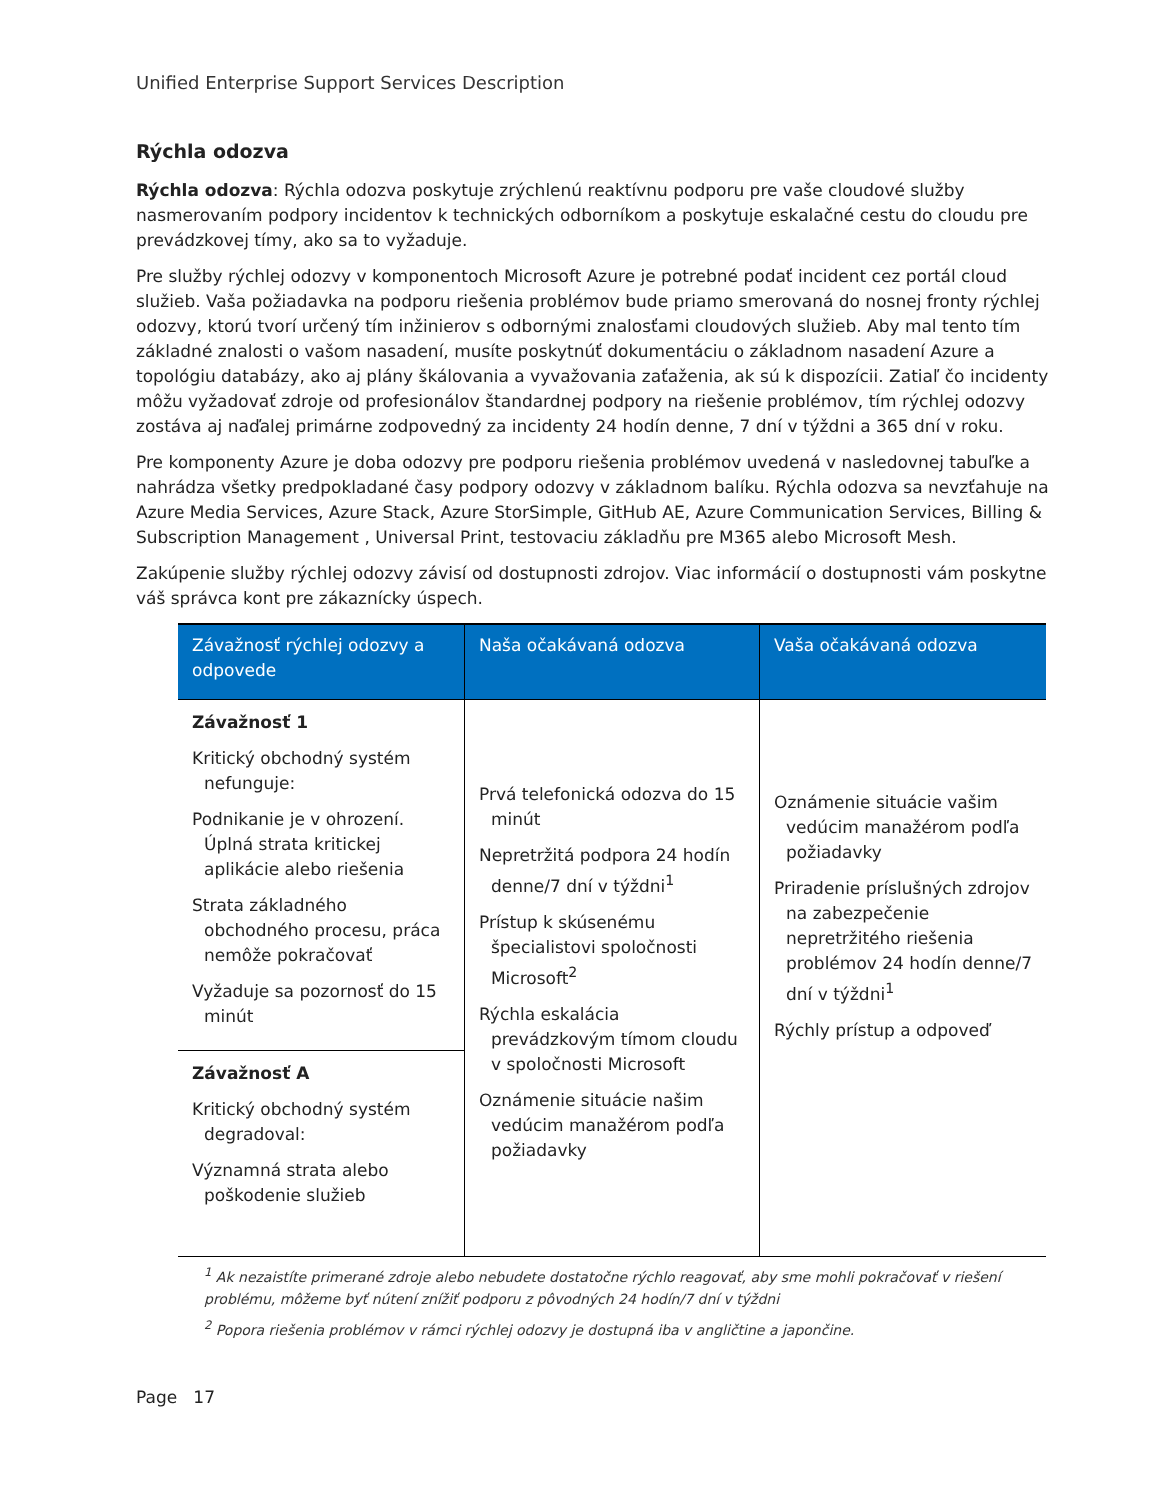Unified Enterprise Support Services Description
Rýchla odozva
Rýchla odozva: Rýchla odozva poskytuje zrýchlenú reaktívnu podporu pre vaše cloudové služby nasmerovaním podpory incidentov k technických odborníkom a poskytuje eskalačné cestu do cloudu pre prevádzkovej tímy, ako sa to vyžaduje.
Pre služby rýchlej odozvy v komponentoch Microsoft Azure je potrebné podať incident cez portál cloud služieb. Vaša požiadavka na podporu riešenia problémov bude priamo smerovaná do nosnej fronty rýchlej odozvy, ktorú tvorí určený tím inžinierov s odbornými znalosťami cloudových služieb. Aby mal tento tím základné znalosti o vašom nasadení, musíte poskytnúť dokumentáciu o základnom nasadení Azure a topológiu databázy, ako aj plány škálovania a vyvažovania zaťaženia, ak sú k dispozícii. Zatiaľ čo incidenty môžu vyžadovať zdroje od profesionálov štandardnej podpory na riešenie problémov, tím rýchlej odozvy zostáva aj naďalej primárne zodpovedný za incidenty 24 hodín denne, 7 dní v týždni a 365 dní v roku.
Pre komponenty Azure je doba odozvy pre podporu riešenia problémov uvedená v nasledovnej tabuľke a nahrádza všetky predpokladané časy podpory odozvy v základnom balíku. Rýchla odozva sa nevzťahuje na Azure Media Services, Azure Stack, Azure StorSimple, GitHub AE, Azure Communication Services, Billing & Subscription Management , Universal Print, testovaciu základňu pre M365 alebo Microsoft Mesh.
Zakúpenie služby rýchlej odozvy závisí od dostupnosti zdrojov. Viac informácií o dostupnosti vám poskytne váš správca kont pre zákaznícky úspech.
| Závažnosť rýchlej odozvy a odpovede | Naša očakávaná odozva | Vaša očakávaná odozva |
| --- | --- | --- |
| Závažnosť 1 Kritický obchodný systém nefunguje: Podnikanie je v ohrození. Úplná strata kritickej aplikácie alebo riešenia Strata základného obchodného procesu, práca nemôže pokračovať Vyžaduje sa pozornosť do 15 minút | Prvá telefonická odozva do 15 minút Nepretržitá podpora 24 hodín denne/7 dní v týždni<sup>1</sup> Prístup k skúsenému špecialistovi spoločnosti Microsoft<sup>2</sup> Rýchla eskalácia prevádzkovým tímom cloudu v spoločnosti Microsoft Oznámenie situácie našim vedúcim manažérom podľa požiadavky | Oznámenie situácie vašim vedúcim manažérom podľa požiadavky Priradenie príslušných zdrojov na zabezpečenie nepretržitého riešenia problémov 24 hodín denne/7 dní v týždni<sup>1</sup> Rýchly prístup a odpoveď |
| Závažnosť A Kritický obchodný systém degradoval: Významná strata alebo poškodenie služieb | | |
<sup>1</sup> Ak nezaistíte primerané zdroje alebo nebudete dostatočne rýchlo reagovať, aby sme mohli pokračovať v riešení problému, môžeme byť nútení znížiť podporu z pôvodných 24 hodín/7 dní v týždni
<sup>2</sup> Popora riešenia problémov v rámci rýchlej odozvy je dostupná iba v angličtine a japončine.
Page 17